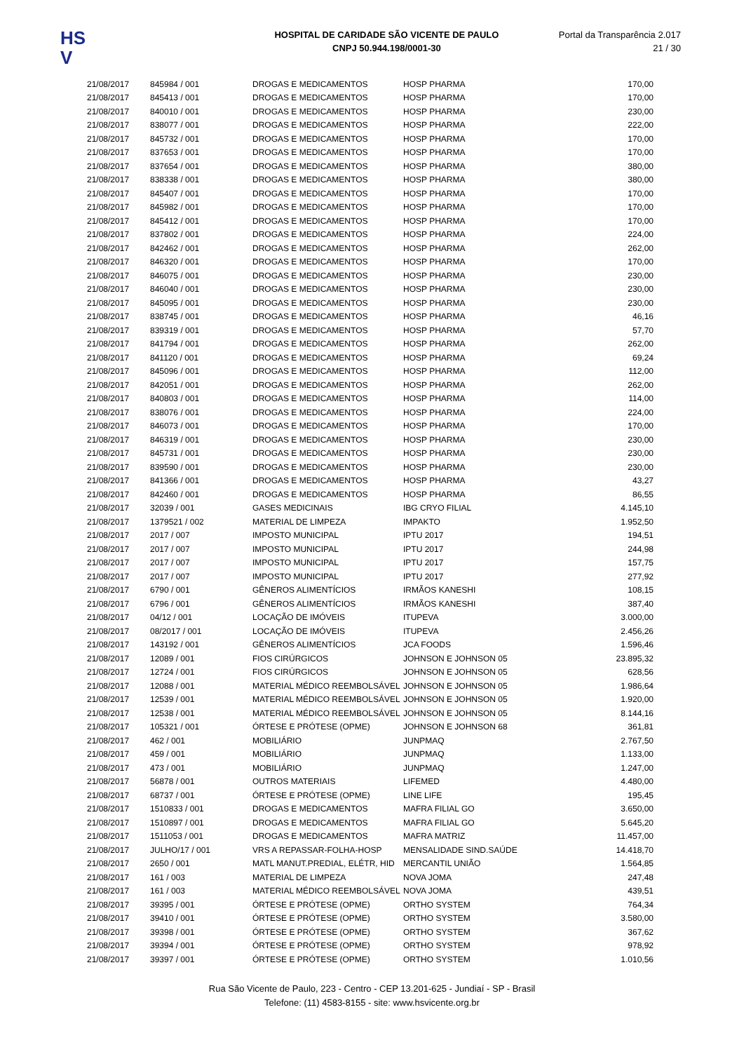HS
V
HOSPITAL DE CARIDADE SÃO VICENTE DE PAULO
CNPJ 50.944.198/0001-30
Portal da Transparência 2.017
21 / 30
| 21/08/2017 | 845984 / 001 | DROGAS E MEDICAMENTOS | HOSP PHARMA | 170,00 |
| 21/08/2017 | 845413 / 001 | DROGAS E MEDICAMENTOS | HOSP PHARMA | 170,00 |
| 21/08/2017 | 840010 / 001 | DROGAS E MEDICAMENTOS | HOSP PHARMA | 230,00 |
| 21/08/2017 | 838077 / 001 | DROGAS E MEDICAMENTOS | HOSP PHARMA | 222,00 |
| 21/08/2017 | 845732 / 001 | DROGAS E MEDICAMENTOS | HOSP PHARMA | 170,00 |
| 21/08/2017 | 837653 / 001 | DROGAS E MEDICAMENTOS | HOSP PHARMA | 170,00 |
| 21/08/2017 | 837654 / 001 | DROGAS E MEDICAMENTOS | HOSP PHARMA | 380,00 |
| 21/08/2017 | 838338 / 001 | DROGAS E MEDICAMENTOS | HOSP PHARMA | 380,00 |
| 21/08/2017 | 845407 / 001 | DROGAS E MEDICAMENTOS | HOSP PHARMA | 170,00 |
| 21/08/2017 | 845982 / 001 | DROGAS E MEDICAMENTOS | HOSP PHARMA | 170,00 |
| 21/08/2017 | 845412 / 001 | DROGAS E MEDICAMENTOS | HOSP PHARMA | 170,00 |
| 21/08/2017 | 837802 / 001 | DROGAS E MEDICAMENTOS | HOSP PHARMA | 224,00 |
| 21/08/2017 | 842462 / 001 | DROGAS E MEDICAMENTOS | HOSP PHARMA | 262,00 |
| 21/08/2017 | 846320 / 001 | DROGAS E MEDICAMENTOS | HOSP PHARMA | 170,00 |
| 21/08/2017 | 846075 / 001 | DROGAS E MEDICAMENTOS | HOSP PHARMA | 230,00 |
| 21/08/2017 | 846040 / 001 | DROGAS E MEDICAMENTOS | HOSP PHARMA | 230,00 |
| 21/08/2017 | 845095 / 001 | DROGAS E MEDICAMENTOS | HOSP PHARMA | 230,00 |
| 21/08/2017 | 838745 / 001 | DROGAS E MEDICAMENTOS | HOSP PHARMA | 46,16 |
| 21/08/2017 | 839319 / 001 | DROGAS E MEDICAMENTOS | HOSP PHARMA | 57,70 |
| 21/08/2017 | 841794 / 001 | DROGAS E MEDICAMENTOS | HOSP PHARMA | 262,00 |
| 21/08/2017 | 841120 / 001 | DROGAS E MEDICAMENTOS | HOSP PHARMA | 69,24 |
| 21/08/2017 | 845096 / 001 | DROGAS E MEDICAMENTOS | HOSP PHARMA | 112,00 |
| 21/08/2017 | 842051 / 001 | DROGAS E MEDICAMENTOS | HOSP PHARMA | 262,00 |
| 21/08/2017 | 840803 / 001 | DROGAS E MEDICAMENTOS | HOSP PHARMA | 114,00 |
| 21/08/2017 | 838076 / 001 | DROGAS E MEDICAMENTOS | HOSP PHARMA | 224,00 |
| 21/08/2017 | 846073 / 001 | DROGAS E MEDICAMENTOS | HOSP PHARMA | 170,00 |
| 21/08/2017 | 846319 / 001 | DROGAS E MEDICAMENTOS | HOSP PHARMA | 230,00 |
| 21/08/2017 | 845731 / 001 | DROGAS E MEDICAMENTOS | HOSP PHARMA | 230,00 |
| 21/08/2017 | 839590 / 001 | DROGAS E MEDICAMENTOS | HOSP PHARMA | 230,00 |
| 21/08/2017 | 841366 / 001 | DROGAS E MEDICAMENTOS | HOSP PHARMA | 43,27 |
| 21/08/2017 | 842460 / 001 | DROGAS E MEDICAMENTOS | HOSP PHARMA | 86,55 |
| 21/08/2017 | 32039 / 001 | GASES MEDICINAIS | IBG CRYO FILIAL | 4.145,10 |
| 21/08/2017 | 1379521 / 002 | MATERIAL DE LIMPEZA | IMPAKTO | 1.952,50 |
| 21/08/2017 | 2017 / 007 | IMPOSTO MUNICIPAL | IPTU 2017 | 194,51 |
| 21/08/2017 | 2017 / 007 | IMPOSTO MUNICIPAL | IPTU 2017 | 244,98 |
| 21/08/2017 | 2017 / 007 | IMPOSTO MUNICIPAL | IPTU 2017 | 157,75 |
| 21/08/2017 | 2017 / 007 | IMPOSTO MUNICIPAL | IPTU 2017 | 277,92 |
| 21/08/2017 | 6790 / 001 | GÊNEROS ALIMENTÍCIOS | IRMÃOS KANESHI | 108,15 |
| 21/08/2017 | 6796 / 001 | GÊNEROS ALIMENTÍCIOS | IRMÃOS KANESHI | 387,40 |
| 21/08/2017 | 04/12 / 001 | LOCAÇÃO DE IMÓVEIS | ITUPEVA | 3.000,00 |
| 21/08/2017 | 08/2017 / 001 | LOCAÇÃO DE IMÓVEIS | ITUPEVA | 2.456,26 |
| 21/08/2017 | 143192 / 001 | GÊNEROS ALIMENTÍCIOS | JCA FOODS | 1.596,46 |
| 21/08/2017 | 12089 / 001 | FIOS CIRÚRGICOS | JOHNSON E JOHNSON 05 | 23.895,32 |
| 21/08/2017 | 12724 / 001 | FIOS CIRÚRGICOS | JOHNSON E JOHNSON 05 | 628,56 |
| 21/08/2017 | 12088 / 001 | MATERIAL MÉDICO REEMBOLSÁVEL | JOHNSON E JOHNSON 05 | 1.986,64 |
| 21/08/2017 | 12539 / 001 | MATERIAL MÉDICO REEMBOLSÁVEL | JOHNSON E JOHNSON 05 | 1.920,00 |
| 21/08/2017 | 12538 / 001 | MATERIAL MÉDICO REEMBOLSÁVEL | JOHNSON E JOHNSON 05 | 8.144,16 |
| 21/08/2017 | 105321 / 001 | ÓRTESE E PRÓTESE (OPME) | JOHNSON E JOHNSON 68 | 361,81 |
| 21/08/2017 | 462 / 001 | MOBILIÁRIO | JUNPMAQ | 2.767,50 |
| 21/08/2017 | 459 / 001 | MOBILIÁRIO | JUNPMAQ | 1.133,00 |
| 21/08/2017 | 473 / 001 | MOBILIÁRIO | JUNPMAQ | 1.247,00 |
| 21/08/2017 | 56878 / 001 | OUTROS MATERIAIS | LIFEMED | 4.480,00 |
| 21/08/2017 | 68737 / 001 | ÓRTESE E PRÓTESE (OPME) | LINE LIFE | 195,45 |
| 21/08/2017 | 1510833 / 001 | DROGAS E MEDICAMENTOS | MAFRA FILIAL GO | 3.650,00 |
| 21/08/2017 | 1510897 / 001 | DROGAS E MEDICAMENTOS | MAFRA FILIAL GO | 5.645,20 |
| 21/08/2017 | 1511053 / 001 | DROGAS E MEDICAMENTOS | MAFRA MATRIZ | 11.457,00 |
| 21/08/2017 | JULHO/17 / 001 | VRS A REPASSAR-FOLHA-HOSP | MENSALIDADE SIND.SAÚDE | 14.418,70 |
| 21/08/2017 | 2650 / 001 | MATL MANUT.PREDIAL, ELÉTR, HID | MERCANTIL UNIÃO | 1.564,85 |
| 21/08/2017 | 161 / 003 | MATERIAL DE LIMPEZA | NOVA JOMA | 247,48 |
| 21/08/2017 | 161 / 003 | MATERIAL MÉDICO REEMBOLSÁVEL | NOVA JOMA | 439,51 |
| 21/08/2017 | 39395 / 001 | ÓRTESE E PRÓTESE (OPME) | ORTHO SYSTEM | 764,34 |
| 21/08/2017 | 39410 / 001 | ÓRTESE E PRÓTESE (OPME) | ORTHO SYSTEM | 3.580,00 |
| 21/08/2017 | 39398 / 001 | ÓRTESE E PRÓTESE (OPME) | ORTHO SYSTEM | 367,62 |
| 21/08/2017 | 39394 / 001 | ÓRTESE E PRÓTESE (OPME) | ORTHO SYSTEM | 978,92 |
| 21/08/2017 | 39397 / 001 | ÓRTESE E PRÓTESE (OPME) | ORTHO SYSTEM | 1.010,56 |
Rua São Vicente de Paulo, 223 - Centro - CEP 13.201-625 - Jundiaí - SP - Brasil
Telefone: (11) 4583-8155 - site: www.hsvicente.org.br